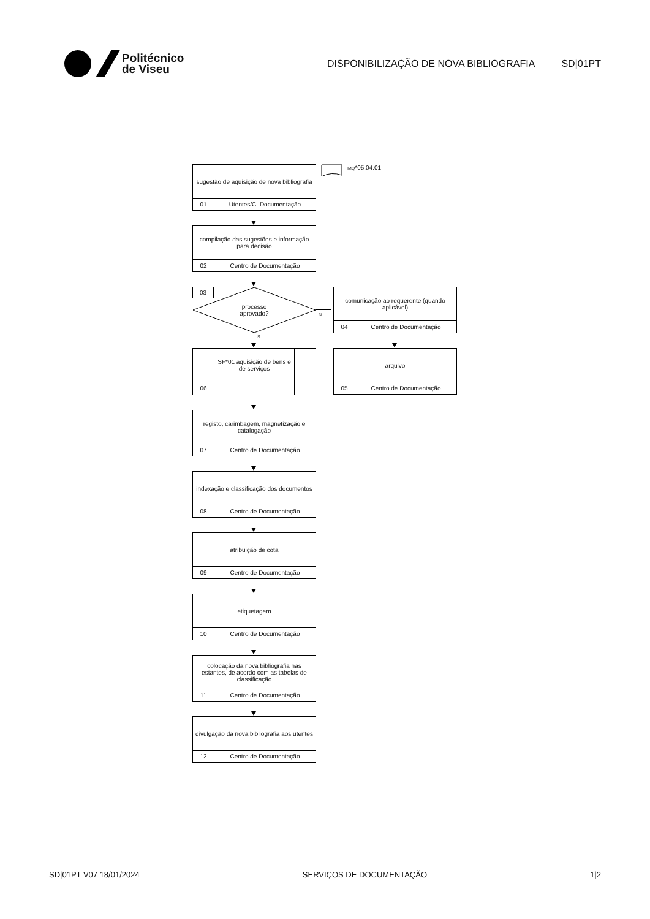Politécnico
de Viseu
DISPONIBILIZAÇÃO DE NOVA BIBLIOGRAFIA
SD|01PT
sugestão de aquisição de nova bibliografia
01 Utentes/C. Documentação
IMQ*05.04.01
compilação das sugestões e informação para decisão
02 Centro de Documentação
03
processo
aprovado?
N
comunicação ao requerente (quando aplicável)
04 Centro de Documentação
S
SF*01 aquisição de bens e de serviços
06
arquivo
05 Centro de Documentação
registo, carimbagem, magnetização e catalogação
07 Centro de Documentação
indexação e classificação dos documentos
08 Centro de Documentação
atribuição de cota
09 Centro de Documentação
etiquetagem
10 Centro de Documentação
colocação da nova bibliografia nas estantes, de acordo com as tabelas de classificação
11 Centro de Documentação
divulgação da nova bibliografia aos utentes
12 Centro de Documentação
SD|01PT V07 18/01/2024 SERVIÇOS DE DOCUMENTAÇÃO 1|2